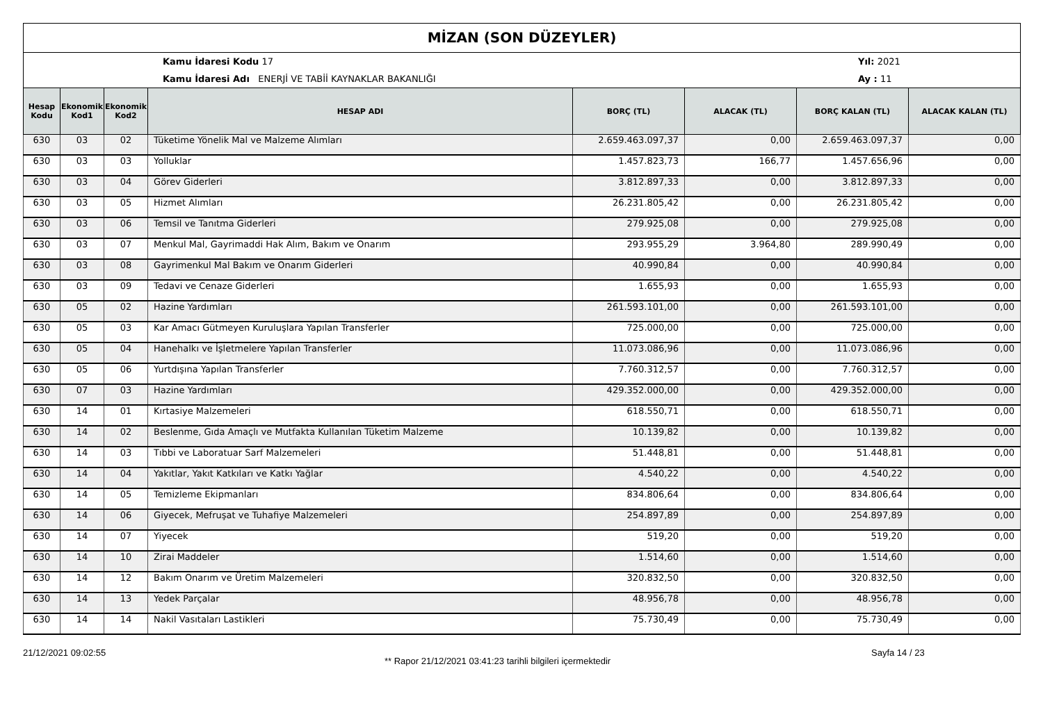MİZAN (SON DÜZEYLER)
Kamu İdaresi Kodu 17
Kamu İdaresi Adı ENERJİ VE TABİİ KAYNAKLAR BAKANLIĞI
Yıl: 2021
Ay : 11
| Hesap Kodu | Ekonomik Kod1 | Ekonomik Kod2 | HESAP ADI | BORÇ (TL) | ALACAK (TL) | BORÇ KALAN (TL) | ALACAK KALAN (TL) |
| --- | --- | --- | --- | --- | --- | --- | --- |
| 630 | 03 | 02 | Tüketime Yönelik Mal ve Malzeme Alımları | 2.659.463.097,37 | 0,00 | 2.659.463.097,37 | 0,00 |
| 630 | 03 | 03 | Yolluklar | 1.457.823,73 | 166,77 | 1.457.656,96 | 0,00 |
| 630 | 03 | 04 | Görev Giderleri | 3.812.897,33 | 0,00 | 3.812.897,33 | 0,00 |
| 630 | 03 | 05 | Hizmet Alımları | 26.231.805,42 | 0,00 | 26.231.805,42 | 0,00 |
| 630 | 03 | 06 | Temsil ve Tanıtma Giderleri | 279.925,08 | 0,00 | 279.925,08 | 0,00 |
| 630 | 03 | 07 | Menkul Mal, Gayrimaddi Hak Alım, Bakım ve Onarım | 293.955,29 | 3.964,80 | 289.990,49 | 0,00 |
| 630 | 03 | 08 | Gayrimenkul Mal Bakım ve Onarım Giderleri | 40.990,84 | 0,00 | 40.990,84 | 0,00 |
| 630 | 03 | 09 | Tedavi ve Cenaze Giderleri | 1.655,93 | 0,00 | 1.655,93 | 0,00 |
| 630 | 05 | 02 | Hazine Yardımları | 261.593.101,00 | 0,00 | 261.593.101,00 | 0,00 |
| 630 | 05 | 03 | Kar Amacı Gütmeyen Kuruluşlara Yapılan Transferler | 725.000,00 | 0,00 | 725.000,00 | 0,00 |
| 630 | 05 | 04 | Hanehalkı ve İşletmelere Yapılan Transferler | 11.073.086,96 | 0,00 | 11.073.086,96 | 0,00 |
| 630 | 05 | 06 | Yurtdışına Yapılan Transferler | 7.760.312,57 | 0,00 | 7.760.312,57 | 0,00 |
| 630 | 07 | 03 | Hazine Yardımları | 429.352.000,00 | 0,00 | 429.352.000,00 | 0,00 |
| 630 | 14 | 01 | Kırtasiye Malzemeleri | 618.550,71 | 0,00 | 618.550,71 | 0,00 |
| 630 | 14 | 02 | Beslenme, Gıda Amaçlı ve Mutfakta Kullanılan Tüketim Malzeme | 10.139,82 | 0,00 | 10.139,82 | 0,00 |
| 630 | 14 | 03 | Tıbbi ve Laboratuar Sarf Malzemeleri | 51.448,81 | 0,00 | 51.448,81 | 0,00 |
| 630 | 14 | 04 | Yakıtlar, Yakıt Katkıları ve Katkı Yağlar | 4.540,22 | 0,00 | 4.540,22 | 0,00 |
| 630 | 14 | 05 | Temizleme Ekipmanları | 834.806,64 | 0,00 | 834.806,64 | 0,00 |
| 630 | 14 | 06 | Giyecek, Mefruşat ve Tuhafiye Malzemeleri | 254.897,89 | 0,00 | 254.897,89 | 0,00 |
| 630 | 14 | 07 | Yiyecek | 519,20 | 0,00 | 519,20 | 0,00 |
| 630 | 14 | 10 | Zirai Maddeler | 1.514,60 | 0,00 | 1.514,60 | 0,00 |
| 630 | 14 | 12 | Bakım Onarım ve Üretim Malzemeleri | 320.832,50 | 0,00 | 320.832,50 | 0,00 |
| 630 | 14 | 13 | Yedek Parçalar | 48.956,78 | 0,00 | 48.956,78 | 0,00 |
| 630 | 14 | 14 | Nakil Vasıtaları Lastikleri | 75.730,49 | 0,00 | 75.730,49 | 0,00 |
21/12/2021 09:02:55
** Rapor 21/12/2021 03:41:23 tarihli bilgileri içermektedir
Sayfa 14 / 23